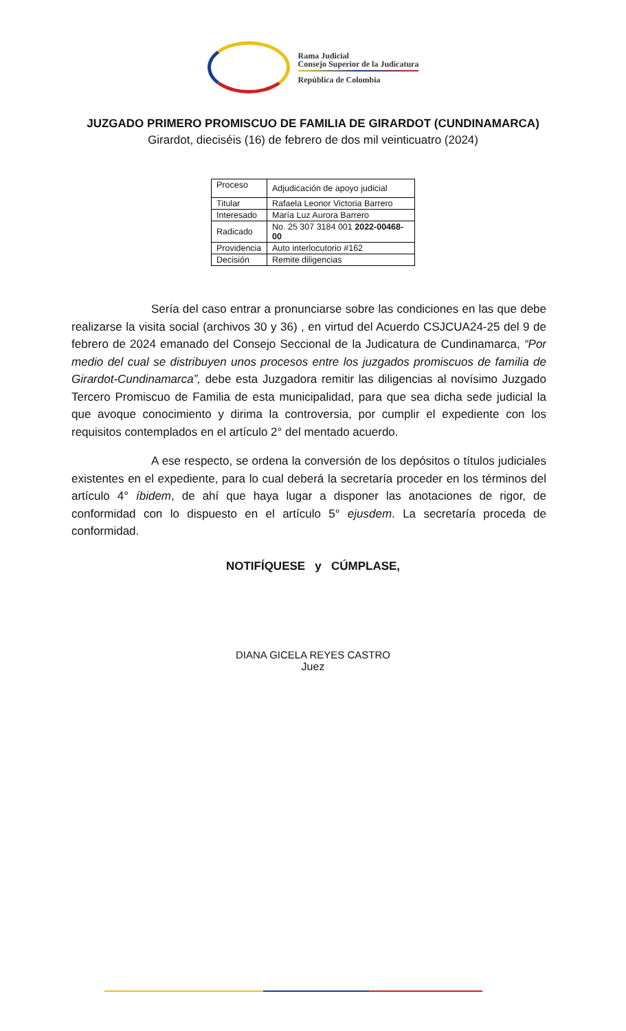Rama Judicial
Consejo Superior de la Judicatura
República de Colombia
JUZGADO PRIMERO PROMISCUO DE FAMILIA DE GIRARDOT (CUNDINAMARCA)
Girardot, dieciséis (16) de febrero de dos mil veinticuatro (2024)
| Proceso | Adjudicación de apoyo judicial |
| Titular | Rafaela Leonor Victoria Barrero |
| Interesado | María Luz Aurora Barrero |
| Radicado | No. 25 307 3184 001 2022-00468-00 |
| Providencia | Auto interlocutorio #162 |
| Decisión | Remite diligencias |
Sería del caso entrar a pronunciarse sobre las condiciones en las que debe realizarse la visita social (archivos 30 y 36) , en virtud del Acuerdo CSJCUA24-25 del 9 de febrero de 2024 emanado del Consejo Seccional de la Judicatura de Cundinamarca, “Por medio del cual se distribuyen unos procesos entre los juzgados promiscuos de familia de Girardot-Cundinamarca”, debe esta Juzgadora remitir las diligencias al novísimo Juzgado Tercero Promiscuo de Familia de esta municipalidad, para que sea dicha sede judicial la que avoque conocimiento y dirima la controversia, por cumplir el expediente con los requisitos contemplados en el artículo 2° del mentado acuerdo.
A ese respecto, se ordena la conversión de los depósitos o títulos judiciales existentes en el expediente, para lo cual deberá la secretaría proceder en los términos del artículo 4° íbidem, de ahí que haya lugar a disponer las anotaciones de rigor, de conformidad con lo dispuesto en el artículo 5° ejusdem. La secretaría proceda de conformidad.
NOTIFÍQUESE y CÚMPLASE,
DIANA GICELA REYES CASTRO
Juez